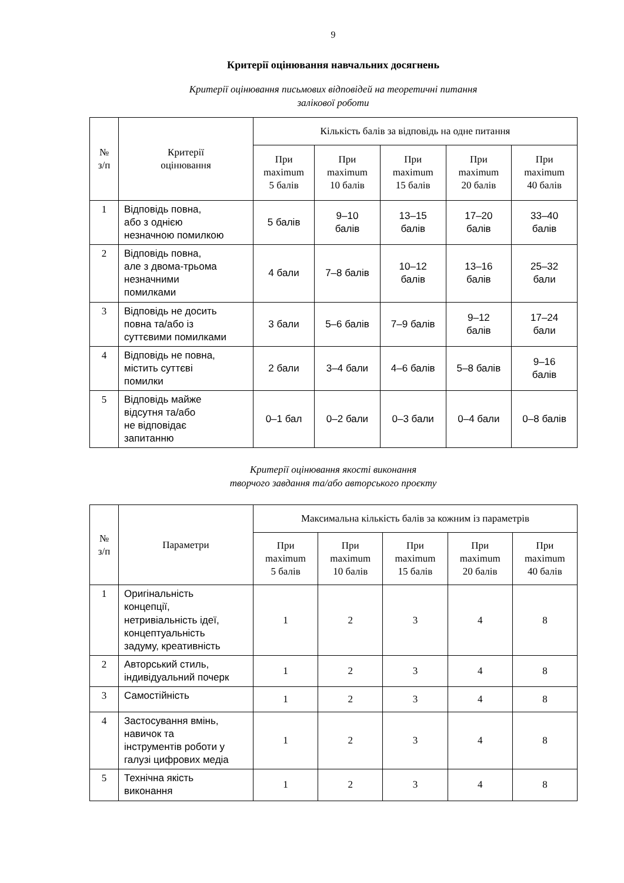9
Критерії оцінювання навчальних досягнень
Критерії оцінювання письмових відповідей на теоретичні питання
залікової роботи
| № з/п | Критерії оцінювання | Кількість балів за відповідь на одне питання | | | | |
| --- | --- | --- | --- | --- | --- | --- |
| | | При maximum 5 балів | При maximum 10 балів | При maximum 15 балів | При maximum 20 балів | При maximum 40 балів |
| 1 | Відповідь повна, або з однією незначною помилкою | 5 балів | 9–10 балів | 13–15 балів | 17–20 балів | 33–40 балів |
| 2 | Відповідь повна, але з двома-трьома незначними помилками | 4 бали | 7–8 балів | 10–12 балів | 13–16 балів | 25–32 бали |
| 3 | Відповідь не досить повна та/або із суттєвими помилками | 3 бали | 5–6 балів | 7–9 балів | 9–12 балів | 17–24 бали |
| 4 | Відповідь не повна, містить суттєві помилки | 2 бали | 3–4 бали | 4–6 балів | 5–8 балів | 9–16 балів |
| 5 | Відповідь майже відсутня та/або не відповідає запитанню | 0–1 бал | 0–2 бали | 0–3 бали | 0–4 бали | 0–8 балів |
Критерії оцінювання якості виконання
творчого завдання та/або авторського проєкту
| № з/п | Параметри | Максимальна кількість балів за кожним із параметрів | | | | |
| --- | --- | --- | --- | --- | --- | --- |
| | | При maximum 5 балів | При maximum 10 балів | При maximum 15 балів | При maximum 20 балів | При maximum 40 балів |
| 1 | Оригінальність концепції, нетривіальність ідеї, концептуальність задуму, креативність | 1 | 2 | 3 | 4 | 8 |
| 2 | Авторський стиль, індивідуальний почерк | 1 | 2 | 3 | 4 | 8 |
| 3 | Самостійність | 1 | 2 | 3 | 4 | 8 |
| 4 | Застосування вмінь, навичок та інструментів роботи у галузі цифрових медіа | 1 | 2 | 3 | 4 | 8 |
| 5 | Технічна якість виконання | 1 | 2 | 3 | 4 | 8 |